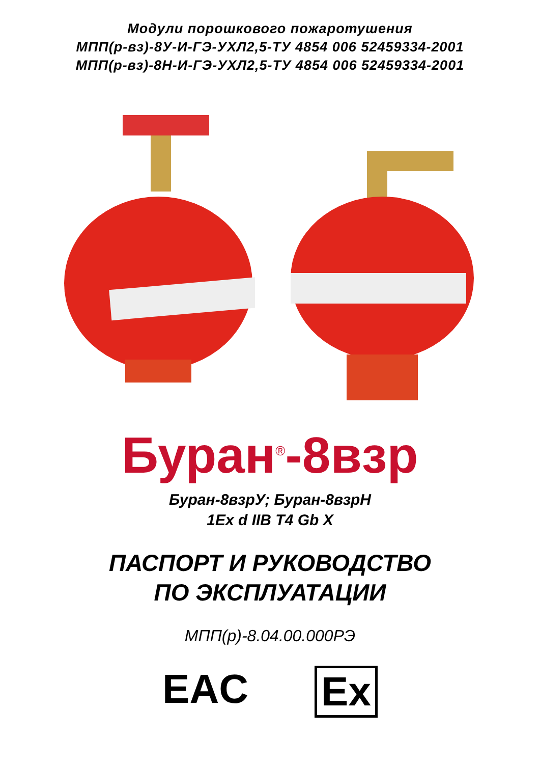Модули порошкового пожаротушения
МПП(р-вз)-8У-И-ГЭ-УХЛ2,5-ТУ 4854 006 52459334-2001
МПП(р-вз)-8Н-И-ГЭ-УХЛ2,5-ТУ 4854 006 52459334-2001
Буран<sup>®</sup>-8взр
Буран-8взрУ; Буран-8взрН
1Ex d IIB T4 Gb X
ПАСПОРТ И РУКОВОДСТВО
ПО ЭКСПЛУАТАЦИИ
МПП(р)-8.04.00.000РЭ
EAC Ex